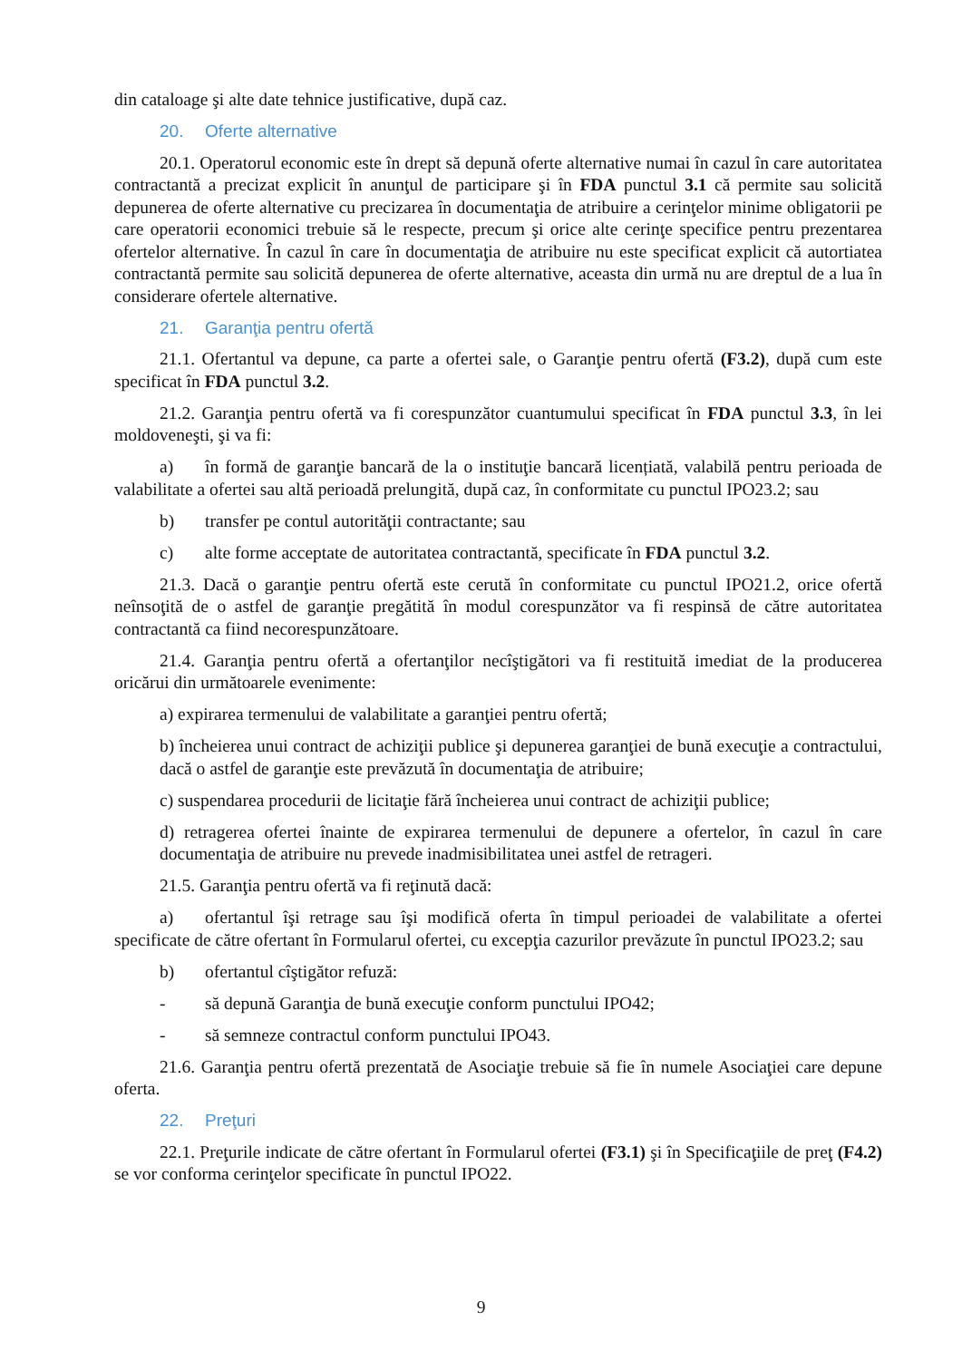din cataloage şi alte date tehnice justificative, după caz.
20. Oferte alternative
20.1. Operatorul economic este în drept să depună oferte alternative numai în cazul în care autoritatea contractantă a precizat explicit în anunţul de participare şi în FDA punctul 3.1 că permite sau solicită depunerea de oferte alternative cu precizarea în documentaţia de atribuire a cerinţelor minime obligatorii pe care operatorii economici trebuie să le respecte, precum şi orice alte cerinţe specifice pentru prezentarea ofertelor alternative. În cazul în care în documentaţia de atribuire nu este specificat explicit că autortiatea contractantă permite sau solicită depunerea de oferte alternative, aceasta din urmă nu are dreptul de a lua în considerare ofertele alternative.
21. Garanţia pentru ofertă
21.1. Ofertantul va depune, ca parte a ofertei sale, o Garanţie pentru ofertă (F3.2), după cum este specificat în FDA punctul 3.2.
21.2. Garanţia pentru ofertă va fi corespunzător cuantumului specificat în FDA punctul 3.3, în lei moldoveneşti, şi va fi:
a) în formă de garanţie bancară de la o instituţie bancară licențiată, valabilă pentru perioada de valabilitate a ofertei sau altă perioadă prelungită, după caz, în conformitate cu punctul IPO23.2; sau
b) transfer pe contul autorităţii contractante; sau
c) alte forme acceptate de autoritatea contractantă, specificate în FDA punctul 3.2.
21.3. Dacă o garanţie pentru ofertă este cerută în conformitate cu punctul IPO21.2, orice ofertă neînsoţită de o astfel de garanţie pregătită în modul corespunzător va fi respinsă de către autoritatea contractantă ca fiind necorespunzătoare.
21.4. Garanţia pentru ofertă a ofertanţilor necîştigători va fi restituită imediat de la producerea oricărui din următoarele evenimente:
a) expirarea termenului de valabilitate a garanţiei pentru ofertă;
b) încheierea unui contract de achiziţii publice şi depunerea garanţiei de bună execuţie a contractului, dacă o astfel de garanţie este prevăzută în documentaţia de atribuire;
c) suspendarea procedurii de licitaţie fără încheierea unui contract de achiziţii publice;
d) retragerea ofertei înainte de expirarea termenului de depunere a ofertelor, în cazul în care documentaţia de atribuire nu prevede inadmisibilitatea unei astfel de retrageri.
21.5. Garanţia pentru ofertă va fi reţinută dacă:
a) ofertantul îşi retrage sau îşi modifică oferta în timpul perioadei de valabilitate a ofertei specificate de către ofertant în Formularul ofertei, cu excepţia cazurilor prevăzute în punctul IPO23.2; sau
b) ofertantul cîştigător refuză:
- să depună Garanţia de bună execuţie conform punctului IPO42;
- să semneze contractul conform punctului IPO43.
21.6. Garanţia pentru ofertă prezentată de Asociaţie trebuie să fie în numele Asociaţiei care depune oferta.
22. Preţuri
22.1. Preţurile indicate de către ofertant în Formularul ofertei (F3.1) şi în Specificaţiile de preţ (F4.2) se vor conforma cerinţelor specificate în punctul IPO22.
9